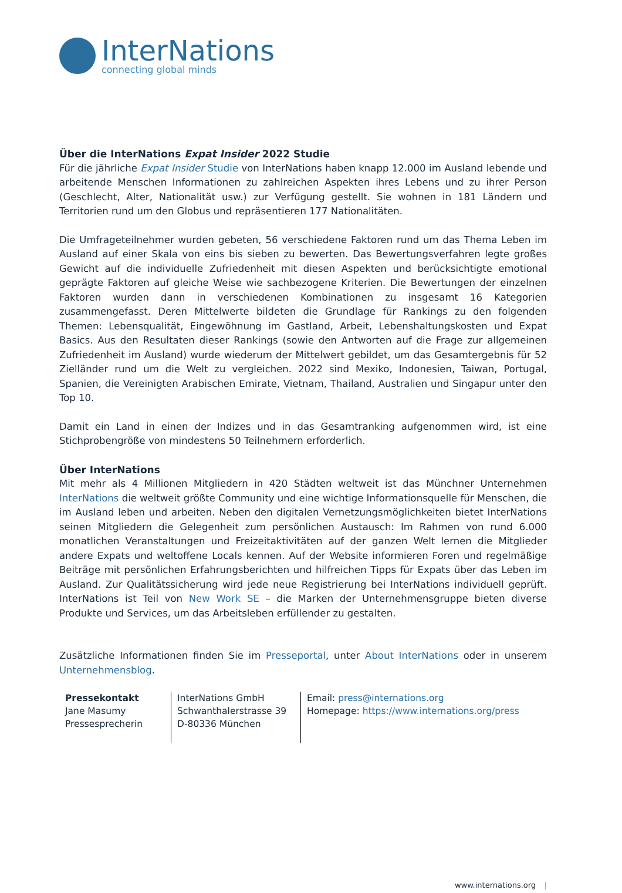InterNations
connecting global minds
Über die InterNations Expat Insider 2022 Studie
Für die jährliche Expat Insider Studie von InterNations haben knapp 12.000 im Ausland lebende und arbeitende Menschen Informationen zu zahlreichen Aspekten ihres Lebens und zu ihrer Person (Geschlecht, Alter, Nationalität usw.) zur Verfügung gestellt. Sie wohnen in 181 Ländern und Territorien rund um den Globus und repräsentieren 177 Nationalitäten.
Die Umfrageteilnehmer wurden gebeten, 56 verschiedene Faktoren rund um das Thema Leben im Ausland auf einer Skala von eins bis sieben zu bewerten. Das Bewertungsverfahren legte großes Gewicht auf die individuelle Zufriedenheit mit diesen Aspekten und berücksichtigte emotional geprägte Faktoren auf gleiche Weise wie sachbezogene Kriterien. Die Bewertungen der einzelnen Faktoren wurden dann in verschiedenen Kombinationen zu insgesamt 16 Kategorien zusammengefasst. Deren Mittelwerte bildeten die Grundlage für Rankings zu den folgenden Themen: Lebensqualität, Eingewöhnung im Gastland, Arbeit, Lebenshaltungskosten und Expat Basics. Aus den Resultaten dieser Rankings (sowie den Antworten auf die Frage zur allgemeinen Zufriedenheit im Ausland) wurde wiederum der Mittelwert gebildet, um das Gesamtergebnis für 52 Zielländer rund um die Welt zu vergleichen. 2022 sind Mexiko, Indonesien, Taiwan, Portugal, Spanien, die Vereinigten Arabischen Emirate, Vietnam, Thailand, Australien und Singapur unter den Top 10.
Damit ein Land in einen der Indizes und in das Gesamtranking aufgenommen wird, ist eine Stichprobengröße von mindestens 50 Teilnehmern erforderlich.
Über InterNations
Mit mehr als 4 Millionen Mitgliedern in 420 Städten weltweit ist das Münchner Unternehmen InterNations die weltweit größte Community und eine wichtige Informationsquelle für Menschen, die im Ausland leben und arbeiten. Neben den digitalen Vernetzungsmöglichkeiten bietet InterNations seinen Mitgliedern die Gelegenheit zum persönlichen Austausch: Im Rahmen von rund 6.000 monatlichen Veranstaltungen und Freizeitaktivitäten auf der ganzen Welt lernen die Mitglieder andere Expats und weltoffene Locals kennen. Auf der Website informieren Foren und regelmäßige Beiträge mit persönlichen Erfahrungsberichten und hilfreichen Tipps für Expats über das Leben im Ausland. Zur Qualitätssicherung wird jede neue Registrierung bei InterNations individuell geprüft. InterNations ist Teil von New Work SE – die Marken der Unternehmensgruppe bieten diverse Produkte und Services, um das Arbeitsleben erfüllender zu gestalten.
Zusätzliche Informationen finden Sie im Presseportal, unter About InterNations oder in unserem Unternehmensblog.
| Pressekontakt Jane Masumy Pressesprecherin | InterNations GmbH Schwanthalerstrasse 39 D-80336 München | Email: press@internations.org Homepage: https://www.internations.org/press |
www.internations.org |